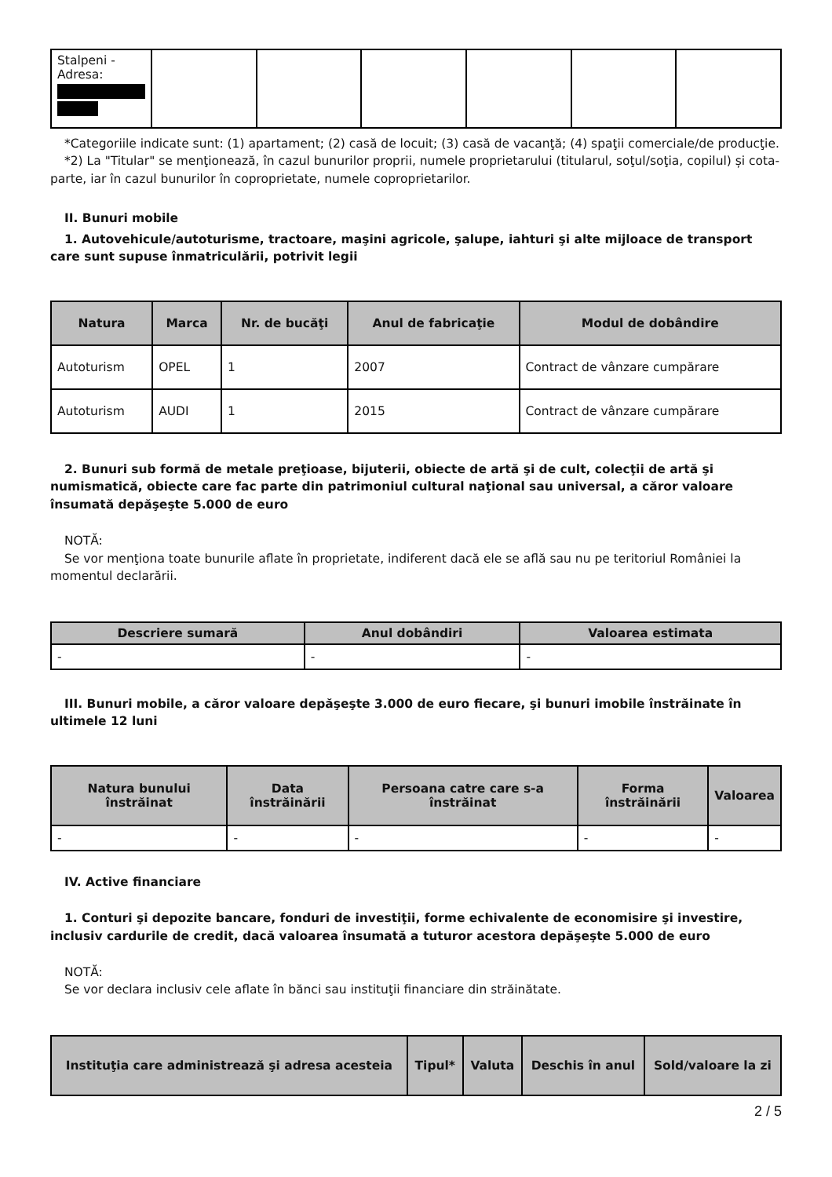| Stalpeni - Adresa: | | | | | | |
*Categoriile indicate sunt: (1) apartament; (2) casă de locuit; (3) casă de vacanţă; (4) spaţii comerciale/de producţie.
*2) La "Titular" se menţionează, în cazul bunurilor proprii, numele proprietarului (titularul, soţul/soţia, copilul) și cota-parte, iar în cazul bunurilor în coproprietate, numele coproprietarilor.
II. Bunuri mobile
1. Autovehicule/autoturisme, tractoare, maşini agricole, şalupe, iahturi şi alte mijloace de transport care sunt supuse înmatriculării, potrivit legii
| Natura | Marca | Nr. de bucăţi | Anul de fabricaţie | Modul de dobândire |
| --- | --- | --- | --- | --- |
| Autoturism | OPEL | 1 | 2007 | Contract de vânzare cumpărare |
| Autoturism | AUDI | 1 | 2015 | Contract de vânzare cumpărare |
2. Bunuri sub formă de metale preţioase, bijuterii, obiecte de artă şi de cult, colecţii de artă şi numismatică, obiecte care fac parte din patrimoniul cultural naţional sau universal, a căror valoare însumată depăşeşte 5.000 de euro
NOTĂ:
Se vor menţiona toate bunurile aflate în proprietate, indiferent dacă ele se află sau nu pe teritoriul României la momentul declarării.
| Descriere sumară | Anul dobândiri | Valoarea estimata |
| --- | --- | --- |
| - | - | - |
III. Bunuri mobile, a căror valoare depăşeşte 3.000 de euro fiecare, şi bunuri imobile înstrăinate în ultimele 12 luni
| Natura bunului înstrăinat | Data înstrăinării | Persoana catre care s-a înstrăinat | Forma înstrăinării | Valoarea |
| --- | --- | --- | --- | --- |
| - | - | - | - | - |
IV. Active financiare
1. Conturi şi depozite bancare, fonduri de investiţii, forme echivalente de economisire şi investire, inclusiv cardurile de credit, dacă valoarea însumată a tuturor acestora depăşeşte 5.000 de euro
NOTĂ:
Se vor declara inclusiv cele aflate în bănci sau instituţii financiare din străinătate.
| Instituţia care administrează şi adresa acesteia | Tipul* | Valuta | Deschis în anul | Sold/valoare la zi |
| --- | --- | --- | --- | --- |
2 / 5